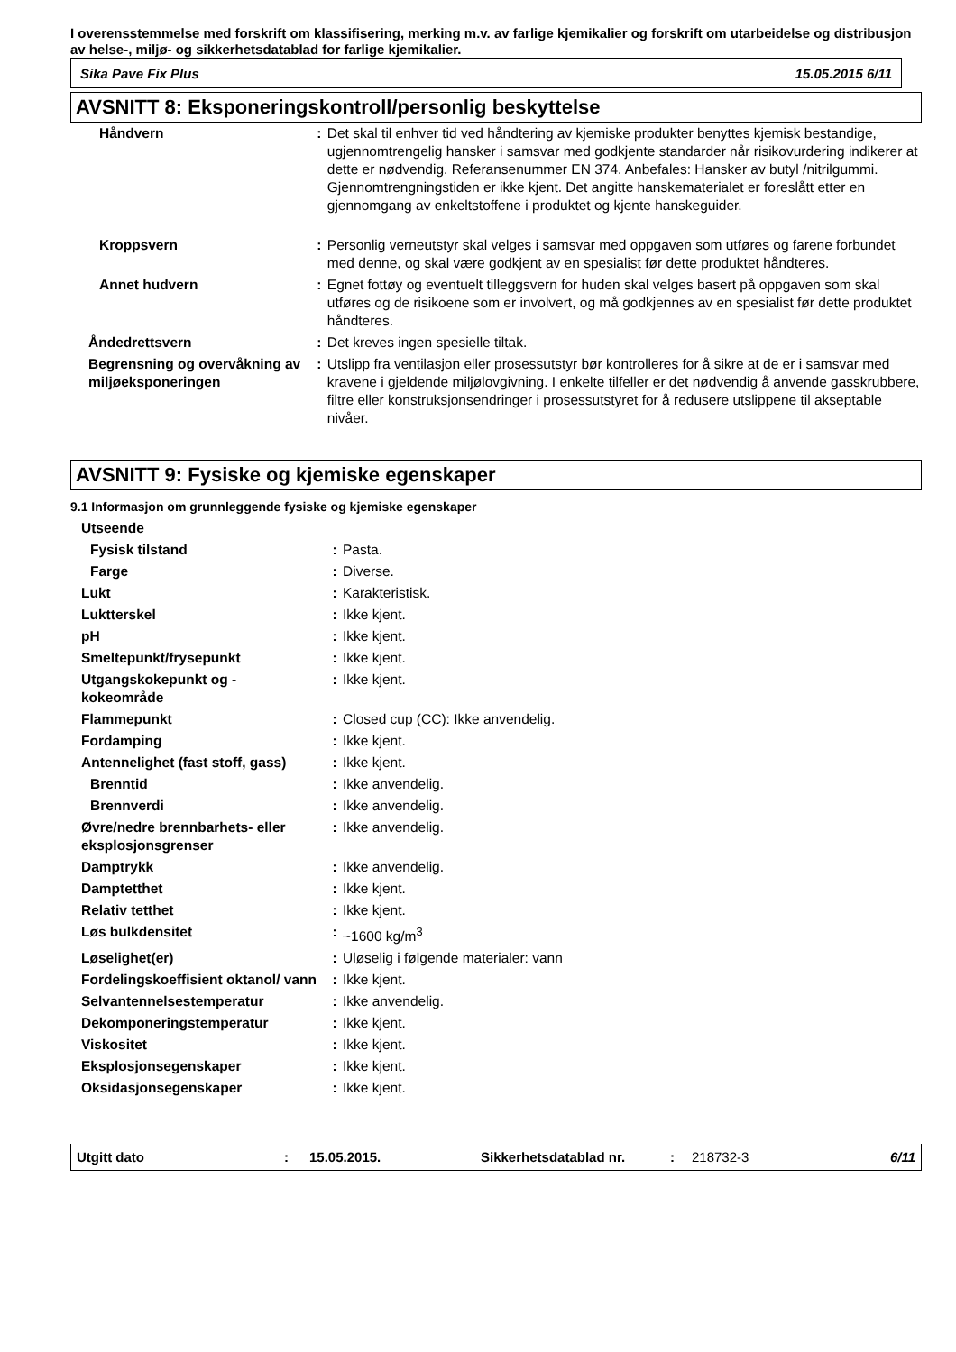I overensstemmelse med forskrift om klassifisering, merking m.v. av farlige kjemikalier og forskrift om utarbeidelse og distribusjon av helse-, miljø- og sikkerhetsdatablad for farlige kjemikalier.
Sika Pave Fix Plus 15.05.2015 6/11
AVSNITT 8: Eksponeringskontroll/personlig beskyttelse
| Håndvern | : | Det skal til enhver tid ved håndtering av kjemiske produkter benyttes kjemisk bestandige, ugjennomtrengelig hansker i samsvar med godkjente standarder når risikovurdering indikerer at dette er nødvendig. Referansenummer EN 374. Anbefales: Hansker av butyl /nitrilgummi. Gjennomtrengningstiden er ikke kjent. Det angitte hanskematerialet er foreslått etter en gjennomgang av enkeltstoffene i produktet og kjente hanskeguider. |
| Kroppsvern | : | Personlig verneutstyr skal velges i samsvar med oppgaven som utføres og farene forbundet med denne, og skal være godkjent av en spesialist før dette produktet håndteres. |
| Annet hudvern | : | Egnet fottøy og eventuelt tilleggsvern for huden skal velges basert på oppgaven som skal utføres og de risikoene som er involvert, og må godkjennes av en spesialist før dette produktet håndteres. |
| Åndedrettsvern | : | Det kreves ingen spesielle tiltak. |
| Begrensning og overvåkning av miljøeksponeringen | : | Utslipp fra ventilasjon eller prosessutstyr bør kontrolleres for å sikre at de er i samsvar med kravene i gjeldende miljølovgivning. I enkelte tilfeller er det nødvendig å anvende gasskrubbere, filtre eller konstruksjonsendringer i prosessutstyret for å redusere utslippene til akseptable nivåer. |
AVSNITT 9: Fysiske og kjemiske egenskaper
9.1 Informasjon om grunnleggende fysiske og kjemiske egenskaper
| Utseende | | |
| Fysisk tilstand | : | Pasta. |
| Farge | : | Diverse. |
| Lukt | : | Karakteristisk. |
| Luktterskel | : | Ikke kjent. |
| pH | : | Ikke kjent. |
| Smeltepunkt/frysepunkt | : | Ikke kjent. |
| Utgangskokepunkt og - kokeområde | : | Ikke kjent. |
| Flammepunkt | : | Closed cup (CC): Ikke anvendelig. |
| Fordamping | : | Ikke kjent. |
| Antennelighet (fast stoff, gass) | : | Ikke kjent. |
| Brenntid | : | Ikke anvendelig. |
| Brennverdi | : | Ikke anvendelig. |
| Øvre/nedre brennbarhets- eller eksplosjonsgrenser | : | Ikke anvendelig. |
| Damptrykk | : | Ikke anvendelig. |
| Damptetthet | : | Ikke kjent. |
| Relativ tetthet | : | Ikke kjent. |
| Løs bulkdensitet | : | ~1600 kg/m<sup>3</sup> |
| Løselighet(er) | : | Uløselig i følgende materialer: vann |
| Fordelingskoeffisient oktanol/ vann | : | Ikke kjent. |
| Selvantennelsestemperatur | : | Ikke anvendelig. |
| Dekomponeringstemperatur | : | Ikke kjent. |
| Viskositet | : | Ikke kjent. |
| Eksplosjonsegenskaper | : | Ikke kjent. |
| Oksidasjonsegenskaper | : | Ikke kjent. |
Utgitt dato: 15.05.2015. Sikkerhetsdatablad nr.: 218732-3 6/11